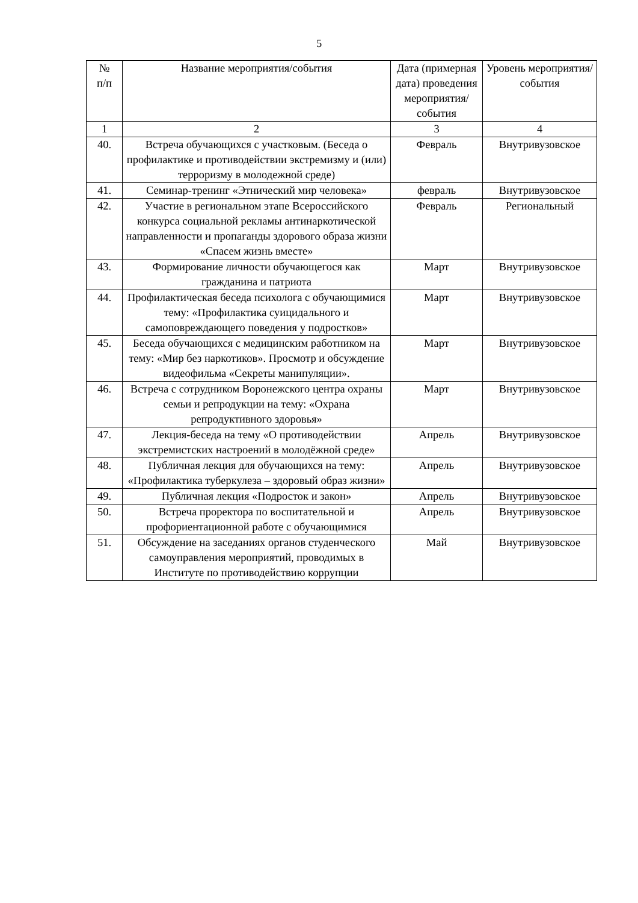5
| № п/п | Название мероприятия/события | Дата (примерная дата) проведения мероприятия/ события | Уровень мероприятия/ события |
| --- | --- | --- | --- |
| 1 | 2 | 3 | 4 |
| 40. | Встреча обучающихся с участковым. (Беседа о профилактике и противодействии экстремизму и (или) терроризму в молодежной среде) | Февраль | Внутривузовское |
| 41. | Семинар-тренинг «Этнический мир человека» | февраль | Внутривузовское |
| 42. | Участие в региональном этапе Всероссийского конкурса социальной рекламы антинаркотической направленности и пропаганды здорового образа жизни «Спасем жизнь вместе» | Февраль | Региональный |
| 43. | Формирование личности обучающегося как гражданина и патриота | Март | Внутривузовское |
| 44. | Профилактическая беседа психолога с обучающимися тему: «Профилактика суицидального и самоповреждающего поведения у подростков» | Март | Внутривузовское |
| 45. | Беседа обучающихся с медицинским работником на тему: «Мир без наркотиков». Просмотр и обсуждение видеофильма «Секреты манипуляции». | Март | Внутривузовское |
| 46. | Встреча с сотрудником Воронежского центра охраны семьи и репродукции на тему: «Охрана репродуктивного здоровья» | Март | Внутривузовское |
| 47. | Лекция-беседа на тему «О противодействии экстремистских настроений в молодёжной среде» | Апрель | Внутривузовское |
| 48. | Публичная лекция для обучающихся на тему: «Профилактика туберкулеза – здоровый образ жизни» | Апрель | Внутривузовское |
| 49. | Публичная лекция «Подросток и закон» | Апрель | Внутривузовское |
| 50. | Встреча проректора по воспитательной и профориентационной работе с обучающимися | Апрель | Внутривузовское |
| 51. | Обсуждение на заседаниях органов студенческого самоуправления мероприятий, проводимых в Институте по противодействию коррупции | Май | Внутривузовское |